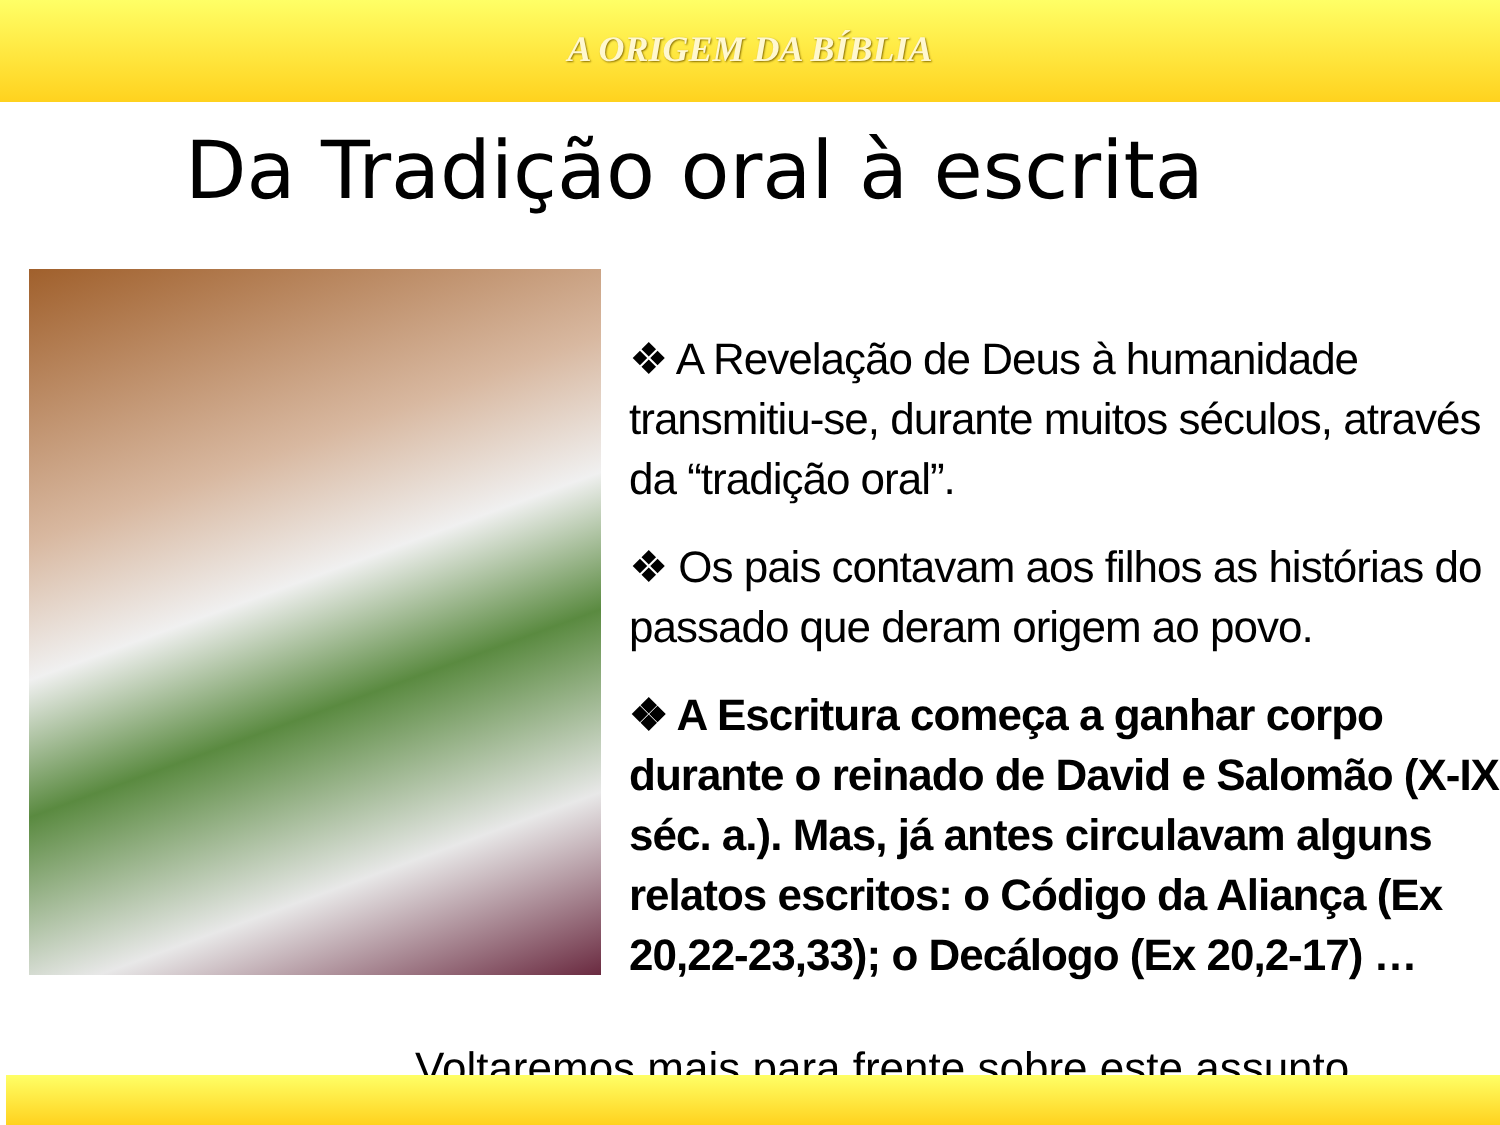A ORIGEM DA BÍBLIA
Da Tradição oral à escrita
❖ A Revelação de Deus à humanidade transmitiu-se, durante muitos séculos, através da “tradição oral”.
❖ Os pais contavam aos filhos as histórias do passado que deram origem ao povo.
❖ A Escritura começa a ganhar corpo durante o reinado de David e Salomão (X-IX séc. a.). Mas, já antes circulavam alguns relatos escritos: o Código da Aliança (Ex 20,22-23,33); o Decálogo (Ex 20,2-17) …
Voltaremos mais para frente sobre este assunto.